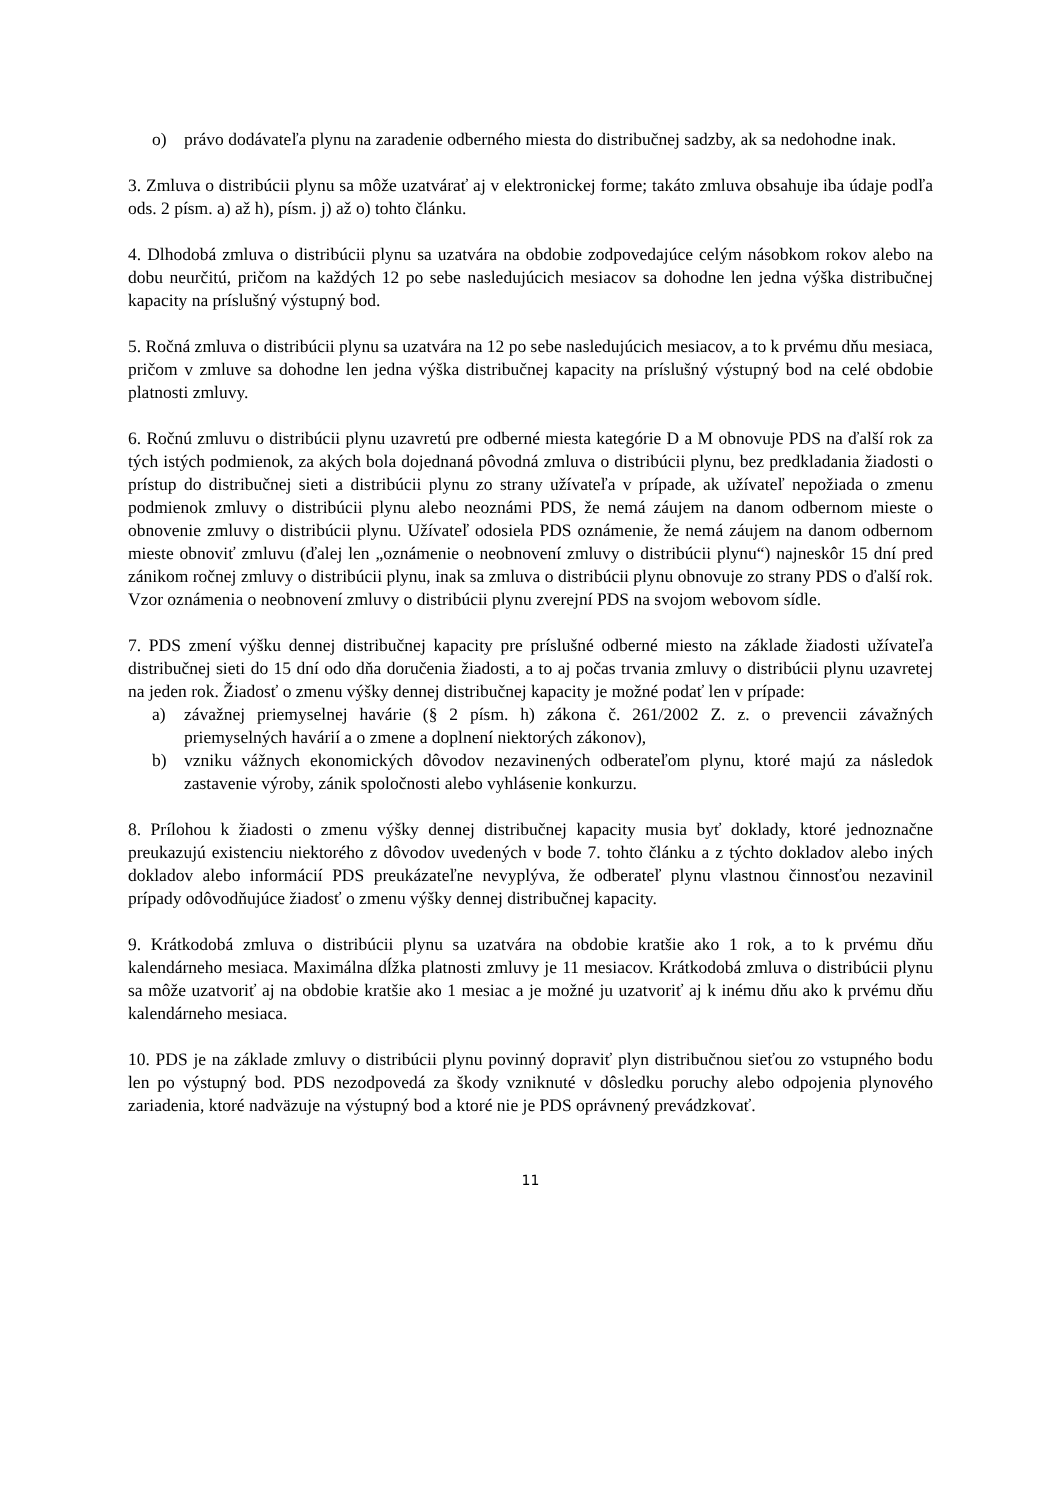o) právo dodávateľa plynu na zaradenie odberného miesta do distribučnej sadzby, ak sa nedohodne inak.
3. Zmluva o distribúcii plynu sa môže uzatvárať aj v elektronickej forme; takáto zmluva obsahuje iba údaje podľa ods. 2 písm. a) až h), písm. j) až o) tohto článku.
4. Dlhodobá zmluva o distribúcii plynu sa uzatvára na obdobie zodpovedajúce celým násobkom rokov alebo na dobu neurčitú, pričom na každých 12 po sebe nasledujúcich mesiacov sa dohodne len jedna výška distribučnej kapacity na príslušný výstupný bod.
5. Ročná zmluva o distribúcii plynu sa uzatvára na 12 po sebe nasledujúcich mesiacov, a to k prvému dňu mesiaca, pričom v zmluve sa dohodne len jedna výška distribučnej kapacity na príslušný výstupný bod na celé obdobie platnosti zmluvy.
6. Ročnú zmluvu o distribúcii plynu uzavretú pre odberné miesta kategórie D a M obnovuje PDS na ďalší rok za tých istých podmienok, za akých bola dojednaná pôvodná zmluva o distribúcii plynu, bez predkladania žiadosti o prístup do distribučnej sieti a distribúcii plynu zo strany užívateľa v prípade, ak užívateľ nepožiada o zmenu podmienok zmluvy o distribúcii plynu alebo neoznámi PDS, že nemá záujem na danom odbernom mieste o obnovenie zmluvy o distribúcii plynu. Užívateľ odosiela PDS oznámenie, že nemá záujem na danom odbernom mieste obnoviť zmluvu (ďalej len „oznámenie o neobnovení zmluvy o distribúcii plynu“) najneskôr 15 dní pred zánikom ročnej zmluvy o distribúcii plynu, inak sa zmluva o distribúcii plynu obnovuje zo strany PDS o ďalší rok. Vzor oznámenia o neobnovení zmluvy o distribúcii plynu zverejní PDS na svojom webovom sídle.
7. PDS zmení výšku dennej distribučnej kapacity pre príslušné odberné miesto na základe žiadosti užívateľa distribučnej sieti do 15 dní odo dňa doručenia žiadosti, a to aj počas trvania zmluvy o distribúcii plynu uzavretej na jeden rok. Žiadosť o zmenu výšky dennej distribučnej kapacity je možné podať len v prípade:
a) závažnej priemyselnej havárie (§ 2 písm. h) zákona č. 261/2002 Z. z. o prevencii závažných priemyselných havárií a o zmene a doplnení niektorých zákonov),
b) vzniku vážnych ekonomických dôvodov nezavinených odberateľom plynu, ktoré majú za následok zastavenie výroby, zánik spoločnosti alebo vyhlásenie konkurzu.
8. Prílohou k žiadosti o zmenu výšky dennej distribučnej kapacity musia byť doklady, ktoré jednoznačne preukazujú existenciu niektorého z dôvodov uvedených v bode 7. tohto článku a z týchto dokladov alebo iných dokladov alebo informácií PDS preukázateľne nevyplýva, že odberateľ plynu vlastnou činnosťou nezavinil prípady odôvodňujúce žiadosť o zmenu výšky dennej distribučnej kapacity.
9. Krátkodobá zmluva o distribúcii plynu sa uzatvára na obdobie kratšie ako 1 rok, a to k prvému dňu kalendárneho mesiaca. Maximálna dĺžka platnosti zmluvy je 11 mesiacov. Krátkodobá zmluva o distribúcii plynu sa môže uzatvoriť aj na obdobie kratšie ako 1 mesiac a je možné ju uzatvoriť aj k inému dňu ako k prvému dňu kalendárneho mesiaca.
10. PDS je na základe zmluvy o distribúcii plynu povinný dopraviť plyn distribučnou sieťou zo vstupného bodu len po výstupný bod. PDS nezodpovedá za škody vzniknuté v dôsledku poruchy alebo odpojenia plynového zariadenia, ktoré nadväzuje na výstupný bod a ktoré nie je PDS oprávnený prevádzkovať.
11